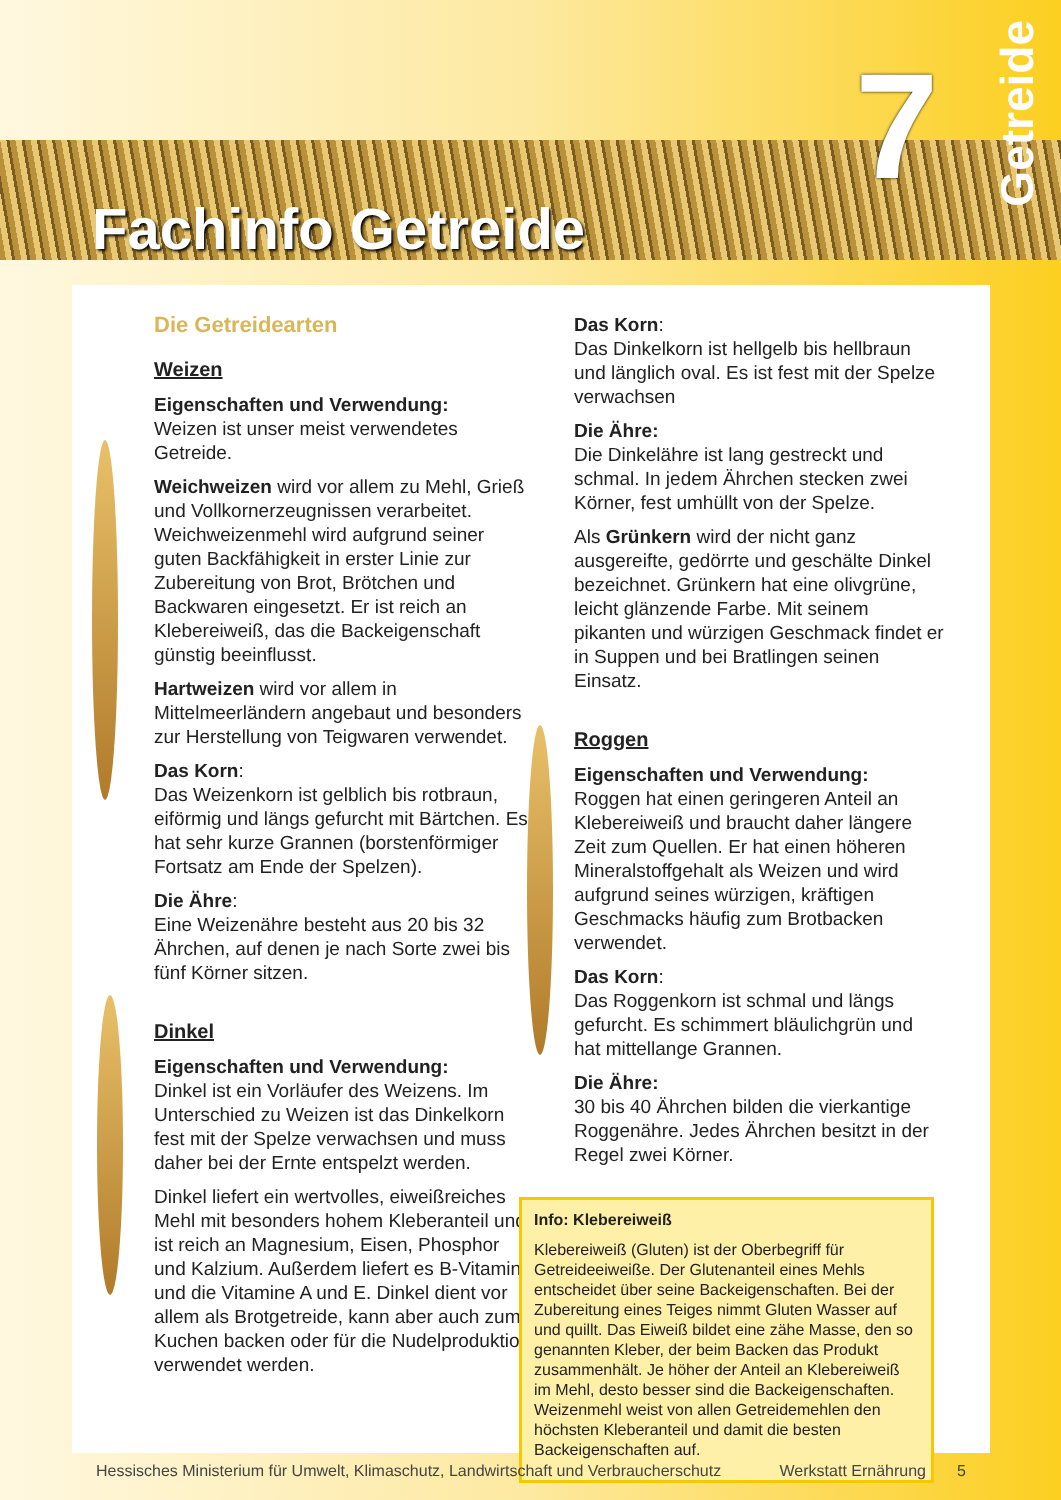Fachinfo Getreide
7
Getreide
Die Getreidearten
Weizen
Eigenschaften und Verwendung:
Weizen ist unser meist verwendetes Getreide.
Weichweizen wird vor allem zu Mehl, Grieß und Vollkornerzeugnissen verarbeitet. Weichweizenmehl wird aufgrund seiner guten Backfähigkeit in erster Linie zur Zubereitung von Brot, Brötchen und Backwaren eingesetzt. Er ist reich an Klebereiweiß, das die Backeigenschaft günstig beeinflusst.
Hartweizen wird vor allem in Mittelmeerländern angebaut und besonders zur Herstellung von Teigwaren verwendet.
Das Korn:
Das Weizenkorn ist gelblich bis rotbraun, eiförmig und längs gefurcht mit Bärtchen. Es hat sehr kurze Grannen (borstenförmiger Fortsatz am Ende der Spelzen).
Die Ähre:
Eine Weizenähre besteht aus 20 bis 32 Ährchen, auf denen je nach Sorte zwei bis fünf Körner sitzen.
Dinkel
Eigenschaften und Verwendung:
Dinkel ist ein Vorläufer des Weizens. Im Unterschied zu Weizen ist das Dinkelkorn fest mit der Spelze verwachsen und muss daher bei der Ernte entspelzt werden.
Dinkel liefert ein wertvolles, eiweißreiches Mehl mit besonders hohem Kleberanteil und ist reich an Magnesium, Eisen, Phosphor und Kalzium. Außerdem liefert es B-Vitamine und die Vitamine A und E. Dinkel dient vor allem als Brotgetreide, kann aber auch zum Kuchen backen oder für die Nudelproduktion verwendet werden.
Das Korn:
Das Dinkelkorn ist hellgelb bis hellbraun und länglich oval. Es ist fest mit der Spelze verwachsen
Die Ähre:
Die Dinkelähre ist lang gestreckt und schmal. In jedem Ährchen stecken zwei Körner, fest umhüllt von der Spelze.
Als Grünkern wird der nicht ganz ausgereifte, gedörrte und geschälte Dinkel bezeichnet. Grünkern hat eine olivgrüne, leicht glänzende Farbe. Mit seinem pikanten und würzigen Geschmack findet er in Suppen und bei Bratlingen seinen Einsatz.
Roggen
Eigenschaften und Verwendung:
Roggen hat einen geringeren Anteil an Klebereiweiß und braucht daher längere Zeit zum Quellen. Er hat einen höheren Mineralstoffgehalt als Weizen und wird aufgrund seines würzigen, kräftigen Geschmacks häufig zum Brotbacken verwendet.
Das Korn:
Das Roggenkorn ist schmal und längs gefurcht. Es schimmert bläulichgrün und hat mittellange Grannen.
Die Ähre:
30 bis 40 Ährchen bilden die vierkantige Roggenähre. Jedes Ährchen besitzt in der Regel zwei Körner.
Info: Klebereiweiß
Klebereiweiß (Gluten) ist der Oberbegriff für Getreideeiweiße. Der Glutenanteil eines Mehls entscheidet über seine Backeigenschaften. Bei der Zubereitung eines Teiges nimmt Gluten Wasser auf und quillt. Das Eiweiß bildet eine zähe Masse, den so genannten Kleber, der beim Backen das Produkt zusammenhält. Je höher der Anteil an Klebereiweiß im Mehl, desto besser sind die Backeigenschaften. Weizenmehl weist von allen Getreidemehlen den höchsten Kleberanteil und damit die besten Backeigenschaften auf.
Hessisches Ministerium für Umwelt, Klimaschutz, Landwirtschaft und Verbraucherschutz Werkstatt Ernährung 5